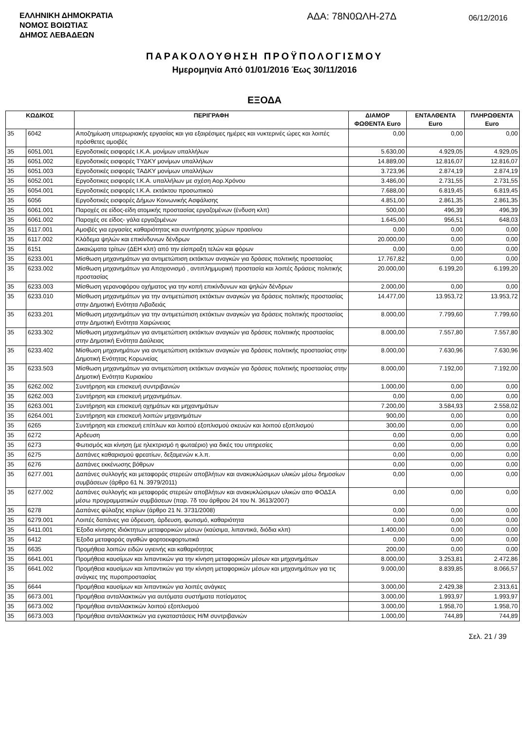ΕΛΛΗΝΙΚΗ ΔΗΜΟΚΡΑΤΙΑ
ΝΟΜΟΣ ΒΟΙΩΤΙΑΣ
ΔΗΜΟΣ ΛΕΒΑΔΕΩΝ
ΑΔΑ: 78Ν0ΩΛΗ-27Δ
06/12/2016
ΠΑΡΑΚΟΛΟΥΘΗΣΗ ΠΡΟΫΠΟΛΟΓΙΣΜΟΥ
Ημερομηνία Από 01/01/2016 Έως 30/11/2016
ΕΞΟΔΑ
| ΚΩΔΙΚΟΣ | | ΠΕΡΙΓΡΑΦΗ | ΔΙΑΜΟΡ ΦΩΘΕΝΤΑ Euro | ΕΝΤΑΛΘΕΝΤΑ Euro | ΠΛΗΡΩΘΕΝΤΑ Euro |
| --- | --- | --- | --- | --- | --- |
| 35 | 6042 | Αποζημίωση υπερωριακής εργασίας και για εξαιρέσιμες ημέρες και νυκτερινές ώρες και λοιπές πρόσθετες αμοιβές | 0,00 | 0,00 | 0,00 |
| 35 | 6051.001 | Εργοδοτικές εισφορές Ι.Κ.Α. μονίμων υπαλλήλων | 5.630,00 | 4.929,05 | 4.929,05 |
| 35 | 6051.002 | Εργοδοτικές εισφορές ΤΥΔΚΥ μονίμων υπαλλήλων | 14.889,00 | 12.816,07 | 12.816,07 |
| 35 | 6051.003 | Εργοδοτικές εισφορές ΤΑΔΚΥ μονίμων υπαλλήλων | 3.723,96 | 2.874,19 | 2.874,19 |
| 35 | 6052.001 | Εργοδοτικες εισφορές Ι.Κ.Α. υπαλλήλων με σχέση Αορ.Χρόνου | 3.486,00 | 2.731,55 | 2.731,55 |
| 35 | 6054.001 | Εργοδοτικές εισφορές Ι.Κ.Α. εκτάκτου προσωπικού | 7.688,00 | 6.819,45 | 6.819,45 |
| 35 | 6056 | Εργοδοτικές εισφορές Δήμων Κοινωνικής Ασφάλισης | 4.851,00 | 2.861,35 | 2.861,35 |
| 35 | 6061.001 | Παροχές σε είδος-είδη ατομικής προστασίας εργαζομένων (ένδυση κλπ) | 500,00 | 496,39 | 496,39 |
| 35 | 6061.002 | Παροχές σε είδος- γάλα εργαζομένων | 1.645,00 | 956,51 | 648,03 |
| 35 | 6117.001 | Αμοιβές για εργασίες καθαριότητας και συντήρησης χώρων πρασίνου | 0,00 | 0,00 | 0,00 |
| 35 | 6117.002 | Κλάδεμα ψηλών και επικίνδυνων δένδρων | 20.000,00 | 0,00 | 0,00 |
| 35 | 6151 | Δικαιώματα τρίτων (ΔΕΗ κλπ) από την είσπραξη τελών και φόρων | 0,00 | 0,00 | 0,00 |
| 35 | 6233.001 | Μίσθωση μηχανημάτων για αντιμετώπιση εκτάκτων αναγκών για δράσεις πολιτικής προστασίας | 17.767,82 | 0,00 | 0,00 |
| 35 | 6233.002 | Μίσθωση μηχανημάτων για Αποχιονισμό , αντιπλημμυρική προστασία και λοιπές δράσεις πολιτικής προστασίας | 20.000,00 | 6.199,20 | 6.199,20 |
| 35 | 6233.003 | Μίσθωση γερανοφόρου οχήματος για την κοπή επικίνδυνων και ψηλών δένδρων | 2.000,00 | 0,00 | 0,00 |
| 35 | 6233.010 | Μίσθωση μηχανημάτων για την αντιμετώπιση εκτάκτων αναγκών για δράσεις πολιτικής προστασίας στην Δημοτική Ενότητα Λιβαδειάς | 14.477,00 | 13.953,72 | 13.953,72 |
| 35 | 6233.201 | Μίσθωση μηχανημάτων για την αντιμετώπιση εκτάκτων αναγκών για δράσεις πολιτικής προστασίας στην Δημοτική Ενότητα Χαιρώνειας | 8.000,00 | 7.799,60 | 7.799,60 |
| 35 | 6233.302 | Μίσθωση μηχανημάτων για αντιμετώπιση εκτάκτων αναγκών για δράσεις πολιτιικής προστασίας στην Δημοτική Ενότητα Δαύλειας | 8.000,00 | 7.557,80 | 7.557,80 |
| 35 | 6233.402 | Μίσθωση μηχανημάτων για αντιμετώπιση εκτάκτων αναγκών για δράσεις πολιτικής προστασίας στην Δημοτική Ενότητας Κορωνείας | 8.000,00 | 7.630,96 | 7.630,96 |
| 35 | 6233.503 | Μίσθωση μηχανημάτων για αντιμετώπιση εκτάκτων αναγκών για δράσεις πολιτικής προστασίας στην Δημοτική Ενότητα Κυριακίου | 8.000,00 | 7.192,00 | 7.192,00 |
| 35 | 6262.002 | Συντήρηση και επισκευή συντριβανιών | 1.000,00 | 0,00 | 0,00 |
| 35 | 6262.003 | Συντήρηση και επισκευή μηχανημάτων. | 0,00 | 0,00 | 0,00 |
| 35 | 6263.001 | Συντήρηση και επισκευή οχημάτων και μηχανημάτων | 7.200,00 | 3.584,93 | 2.558,02 |
| 35 | 6264.001 | Συντήρηση και επισκευή λοιπών μηχανημάτων | 900,00 | 0,00 | 0,00 |
| 35 | 6265 | Συντήρηση και επισκευή επίπλων και λοιπού εξοπλισμού σκευών και λοιπού εξοπλισμού | 300,00 | 0,00 | 0,00 |
| 35 | 6272 | Αρδευση | 0,00 | 0,00 | 0,00 |
| 35 | 6273 | Φωτισμός και κίνηση (με ηλεκτρισμό η φωταέριο) για δικές του υπηρεσίες | 0,00 | 0,00 | 0,00 |
| 35 | 6275 | Δαπάνες καθαρισμού φρεατίων, δεξαμενών κ.λ.π. | 0,00 | 0,00 | 0,00 |
| 35 | 6276 | Δαπάνες εκκένωσης βόθρων | 0,00 | 0,00 | 0,00 |
| 35 | 6277.001 | Δαπάνες συλλογής και μεταφοράς στερεών αποβλήτων και ανακυκλώσιμων υλικών μέσω δημοσίων συμβάσεων (άρθρο 61 Ν. 3979/2011) | 0,00 | 0,00 | 0,00 |
| 35 | 6277.002 | Δαπάνες συλλογής και μεταφοράς στερεών αποβλήτων και ανακυκλώσιμων υλικών απο ΦΟΔΣΑ μέσω προγραμματικών συμβάσεων (παρ. 7δ του άρθρου 24 του Ν. 3613/2007) | 0,00 | 0,00 | 0,00 |
| 35 | 6278 | Δαπάνες φύλαξης κτιρίων (άρθρο 21 Ν. 3731/2008) | 0,00 | 0,00 | 0,00 |
| 35 | 6279.001 | Λοιπές δαπάνες για ύδρευση, άρδευση, φωτισμό, καθαριότητα | 0,00 | 0,00 | 0,00 |
| 35 | 6411.001 | Έξοδα κίνησης ιδιόκτητων μεταφορικών μέσων (καύσιμα, λιπαντικά, διόδια κλπ) | 1.400,00 | 0,00 | 0,00 |
| 35 | 6412 | Έξοδα μεταφοράς αγαθών φορτοεκφορτωτικά | 0,00 | 0,00 | 0,00 |
| 35 | 6635 | Προμήθεια λοιπών ειδών υγιεινής και καθαριότητας | 200,00 | 0,00 | 0,00 |
| 35 | 6641.001 | Προμήθεια καυσίμων και λιπαντικών για την κίνηση μεταφορικών μέσων και μηχανημάτων | 8.000,00 | 3.253,81 | 2.472,86 |
| 35 | 6641.002 | Προμήθεια καυσίμων και λιπαντικών για την κίνηση μεταφορικών μέσων και μηχανημάτων για τις ανάγκες της πυροπροστασίας | 9.000,00 | 8.839,85 | 8.066,57 |
| 35 | 6644 | Προμήθεια καυσίμων και λιπαντικών για λοιπές ανάγκες | 3.000,00 | 2.429,38 | 2.313,61 |
| 35 | 6673.001 | Προμήθεια ανταλλακτικών για αυτόματα συστήματα ποτίσματος | 3.000,00 | 1.993,97 | 1.993,97 |
| 35 | 6673.002 | Προμήθεια ανταλλακτικών λοιπού εξοπλισμού | 3.000,00 | 1.958,70 | 1.958,70 |
| 35 | 6673.003 | Προμήθεια ανταλλακτικών για εγκαταστάσεις Η/Μ συντριβανιών | 1.000,00 | 744,89 | 744,89 |
Σελ. 21 / 39